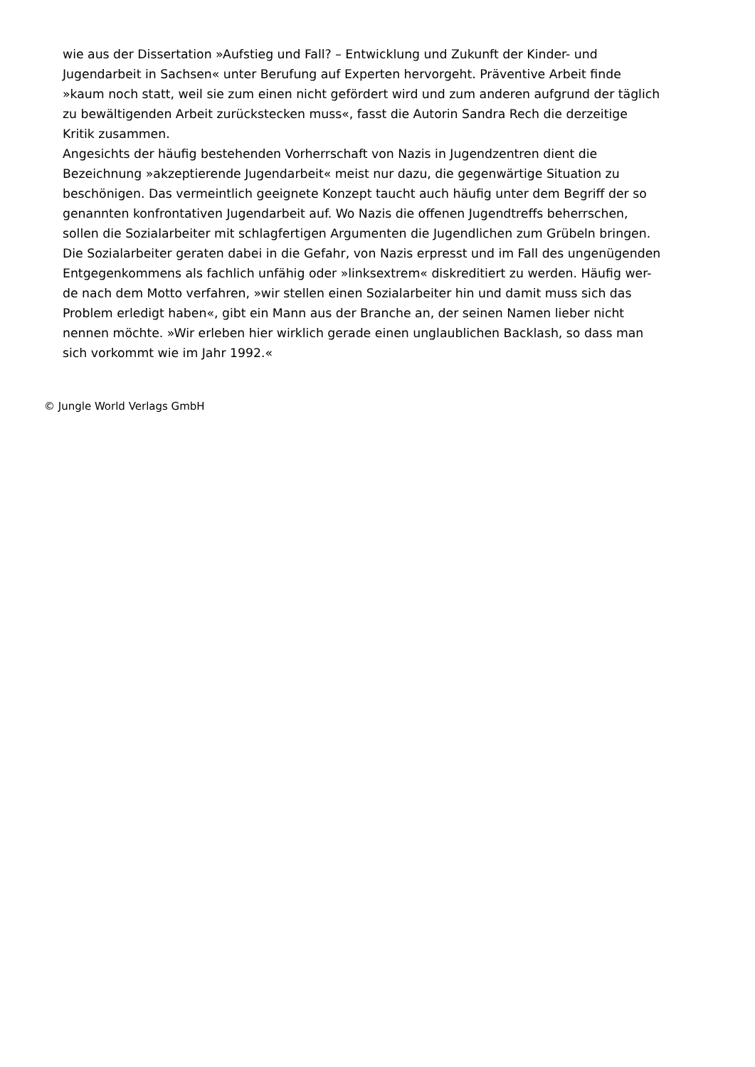wie aus der Dissertation »Aufstieg und Fall? – Entwicklung und Zukunft der Kinder- und
Jugendarbeit in Sachsen« unter Berufung auf Experten hervorgeht. Präventive Arbeit finde
»kaum noch statt, weil sie zum einen nicht gefördert wird und zum anderen aufgrund der täglich
zu bewältigenden Arbeit zurückstecken muss«, fasst die Autorin Sandra Rech die derzeitige
Kritik zusammen.
Angesichts der häufig bestehenden Vorherrschaft von Nazis in Jugendzentren dient die
Bezeichnung »akzeptierende Jugendarbeit« meist nur dazu, die gegenwärtige Situation zu
beschönigen. Das vermeintlich geeignete Konzept taucht auch häufig unter dem Begriff der so
genannten konfrontativen Jugendarbeit auf. Wo Nazis die offenen Jugendtreffs beherrschen,
sollen die Sozialarbeiter mit schlagfertigen Argumenten die Jugendlichen zum Grübeln bringen.
Die Sozialarbeiter geraten dabei in die Gefahr, von Nazis erpresst und im Fall des ungenügenden
Entgegenkommens als fachlich unfähig oder »linksextrem« diskreditiert zu werden. Häufig wer-
de nach dem Motto verfahren, »wir stellen einen Sozialarbeiter hin und damit muss sich das
Problem erledigt haben«, gibt ein Mann aus der Branche an, der seinen Namen lieber nicht
nennen möchte. »Wir erleben hier wirklich gerade einen unglaublichen Backlash, so dass man
sich vorkommt wie im Jahr 1992.«
© Jungle World Verlags GmbH